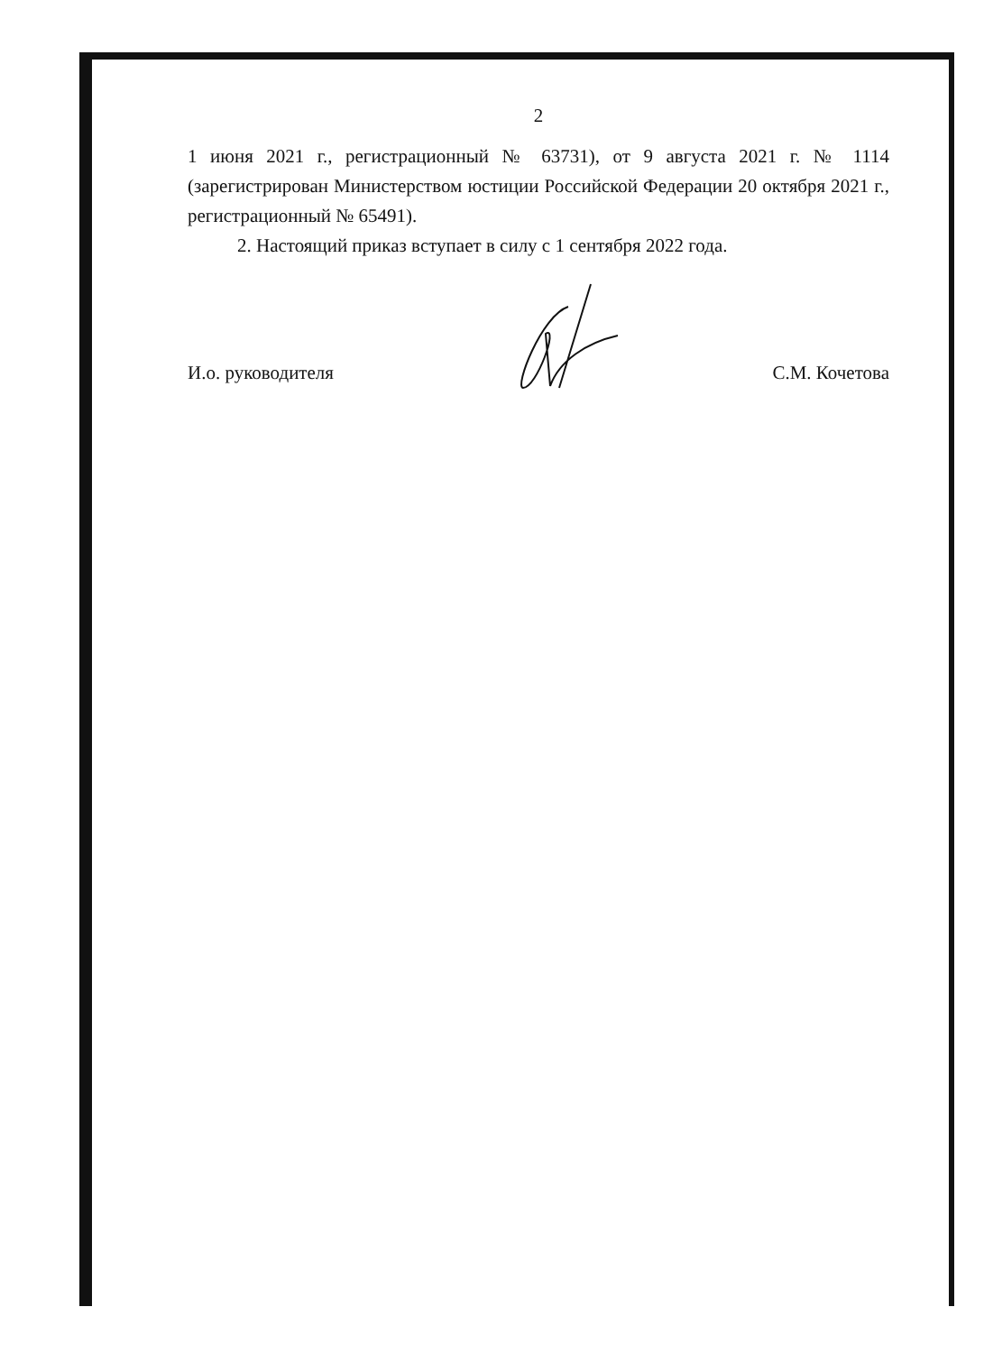2
1 июня 2021 г., регистрационный № 63731), от 9 августа 2021 г. № 1114 (зарегистрирован Министерством юстиции Российской Федерации 20 октября 2021 г., регистрационный № 65491).
2. Настоящий приказ вступает в силу с 1 сентября 2022 года.
И.о. руководителя С.М. Кочетова